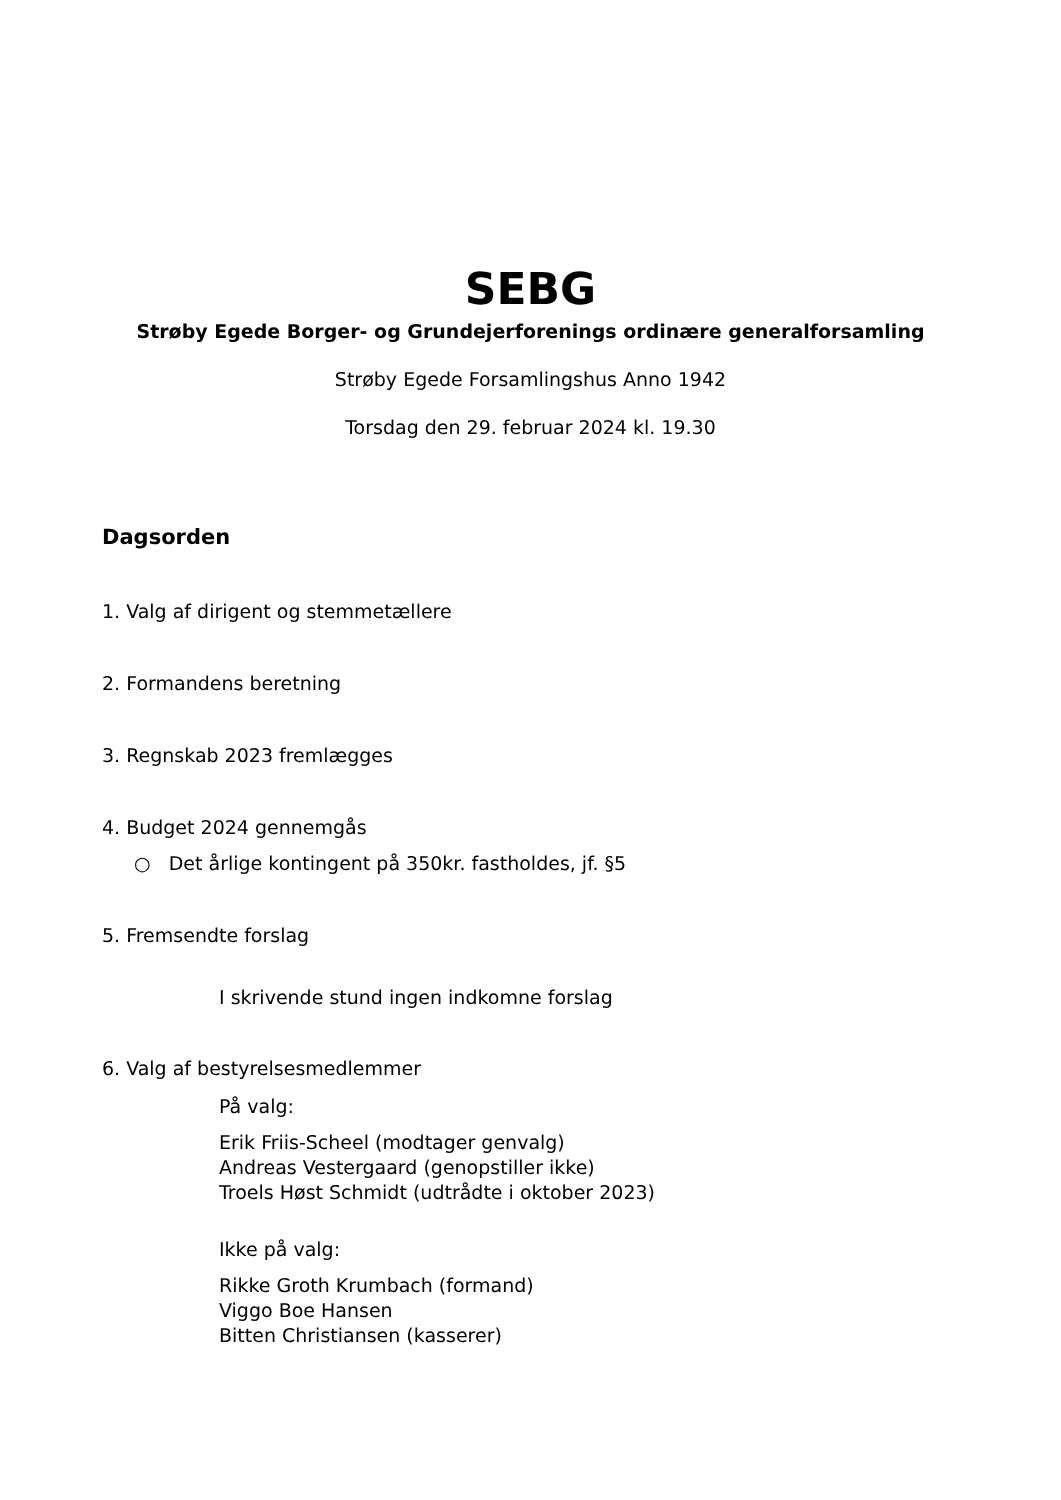SEBG
Strøby Egede Borger- og Grundejerforenings ordinære generalforsamling
Strøby Egede Forsamlingshus Anno 1942
Torsdag den 29. februar 2024 kl. 19.30
Dagsorden
1. Valg af dirigent og stemmetællere
2. Formandens beretning
3. Regnskab 2023 fremlægges
4. Budget 2024 gennemgås
○ Det årlige kontingent på 350kr. fastholdes, jf. §5
5. Fremsendte forslag
I skrivende stund ingen indkomne forslag
6. Valg af bestyrelsesmedlemmer
På valg:
Erik Friis-Scheel (modtager genvalg)
Andreas Vestergaard (genopstiller ikke)
Troels Høst Schmidt (udtrådte i oktober 2023)
Ikke på valg:
Rikke Groth Krumbach (formand)
Viggo Boe Hansen
Bitten Christiansen (kasserer)